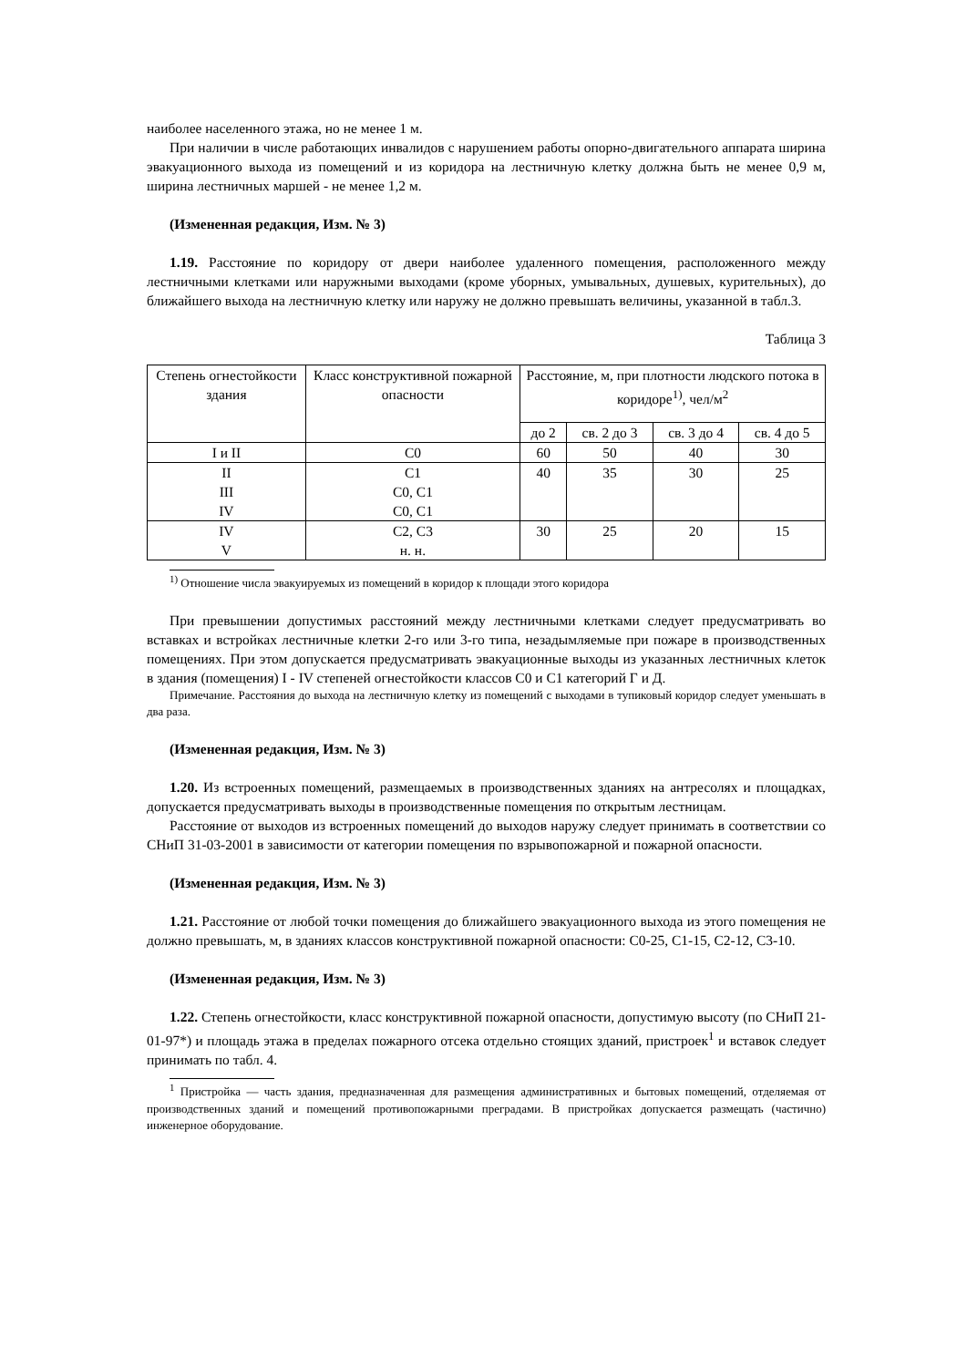наиболее населенного этажа, но не менее 1 м.
При наличии в числе работающих инвалидов с нарушением работы опорно-двигательного аппарата ширина эвакуационного выхода из помещений и из коридора на лестничную клетку должна быть не менее 0,9 м, ширина лестничных маршей - не менее 1,2 м.
(Измененная редакция, Изм. № 3)
1.19. Расстояние по коридору от двери наиболее удаленного помещения, расположенного между лестничными клетками или наружными выходами (кроме уборных, умывальных, душевых, курительных), до ближайшего выхода на лестничную клетку или наружу не должно превышать величины, указанной в табл.3.
Таблица 3
| Степень огнестойкости здания | Класс конструктивной пожарной опасности | Расстояние, м, при плотности людского потока в коридоре<sup>1)</sup>, чел/м<sup>2</sup> | | | |
| --- | --- | --- | --- | --- | --- |
| | | до 2 | св. 2 до 3 | св. 3 до 4 | св. 4 до 5 |
| I и II | С0 | 60 | 50 | 40 | 30 |
| II III IV | С1 С0, С1 С0, С1 | 40 | 35 | 30 | 25 |
| IV V | С2, С3 н. н. | 30 | 25 | 20 | 15 |
<sup>1)</sup> Отношение числа эвакуируемых из помещений в коридор к площади этого коридора
При превышении допустимых расстояний между лестничными клетками следует предусматривать во вставках и встройках лестничные клетки 2-го или 3-го типа, незадымляемые при пожаре в производственных помещениях. При этом допускается предусматривать эвакуационные выходы из указанных лестничных клеток в здания (помещения) I - IV степеней огнестойкости классов С0 и С1 категорий Г и Д.
Примечание. Расстояния до выхода на лестничную клетку из помещений с выходами в тупиковый коридор следует уменьшать в два раза.
(Измененная редакция, Изм. № 3)
1.20. Из встроенных помещений, размещаемых в производственных зданиях на антресолях и площадках, допускается предусматривать выходы в производственные помещения по открытым лестницам.
Расстояние от выходов из встроенных помещений до выходов наружу следует принимать в соответствии со СНиП 31-03-2001 в зависимости от категории помещения по взрывопожарной и пожарной опасности.
(Измененная редакция, Изм. № 3)
1.21. Расстояние от любой точки помещения до ближайшего эвакуационного выхода из этого помещения не должно превышать, м, в зданиях классов конструктивной пожарной опасности: С0-25, С1-15, С2-12, С3-10.
(Измененная редакция, Изм. № 3)
1.22. Степень огнестойкости, класс конструктивной пожарной опасности, допустимую высоту (по СНиП 21-01-97*) и площадь этажа в пределах пожарного отсека отдельно стоящих зданий, пристроек<sup>1</sup> и вставок следует принимать по табл. 4.
<sup>1</sup> Пристройка — часть здания, предназначенная для размещения административных и бытовых помещений, отделяемая от производственных зданий и помещений противопожарными преградами. В пристройках допускается размещать (частично) инженерное оборудование.